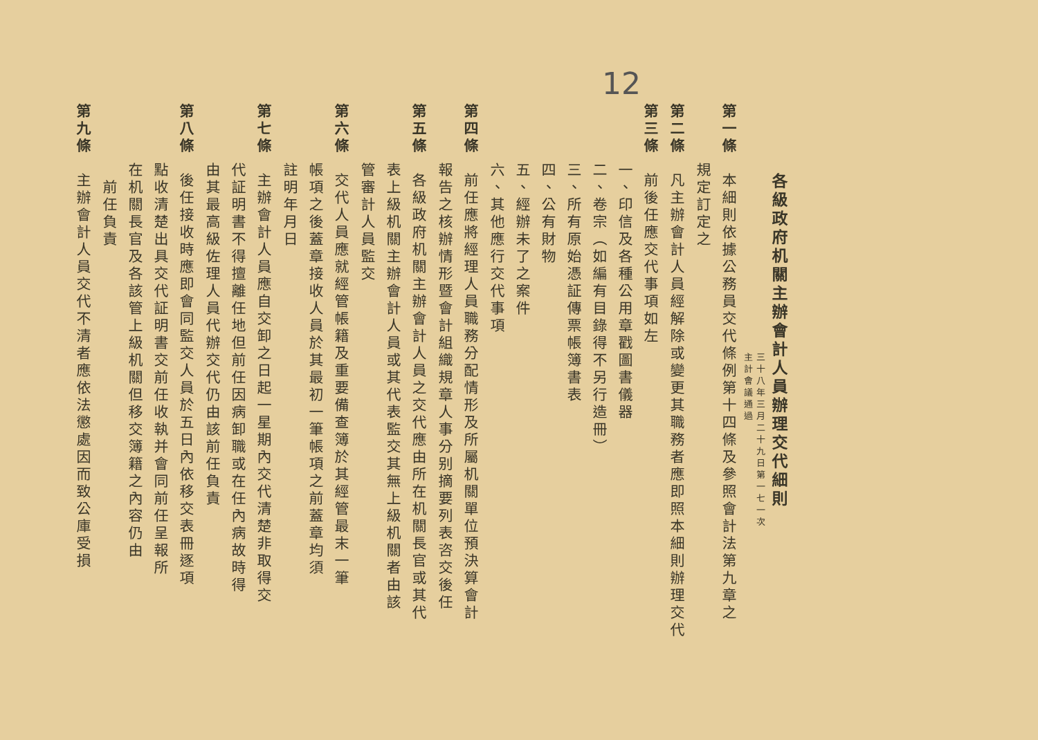12
各級政府机關主辦會計人員辦理交代細則
三十八年三月二十九日第一七一次
主計會議通過
第一條　本細則依據公務員交代條例第十四條及參照會計法第九章之
規定訂定之
第二條　凡主辦會計人員經解除或變更其職務者應即照本細則辦理交代
第三條　前後任應交代事項如左
一、印信及各種公用章戳圖書儀器
二、卷宗（如編有目錄得不另行造冊）
三、所有原始憑証傳票帳簿書表
四、公有財物
五、經辦未了之案件
六、其他應行交代事項
第四條　前任應將經理人員職務分配情形及所屬机關單位預決算會計
報告之核辦情形暨會計組織規章人事分别摘要列表咨交後任
第五條　各級政府机關主辦會計人員之交代應由所在机關長官或其代
表上級机關主辦會計人員或其代表監交其無上級机關者由該
管審計人員監交
第六條　交代人員應就經管帳籍及重要備查簿於其經管最末一筆
帳項之後蓋章接收人員於其最初一筆帳項之前蓋章均須
註明年月日
第七條　主辦會計人員應自交卸之日起一星期內交代清楚非取得交
代証明書不得擅離任地但前任因病卸職或在任內病故時得
由其最高級佐理人員代辦交代仍由該前任負責
第八條　後任接收時應即會同監交人員於五日內依移交表冊逐項
點收清楚出具交代証明書交前任收執并會同前任呈報所
在机關長官及各該管上級机關但移交簿籍之內容仍由
前任負責
第九條　主辦會計人員交代不清者應依法懲處因而致公庫受損